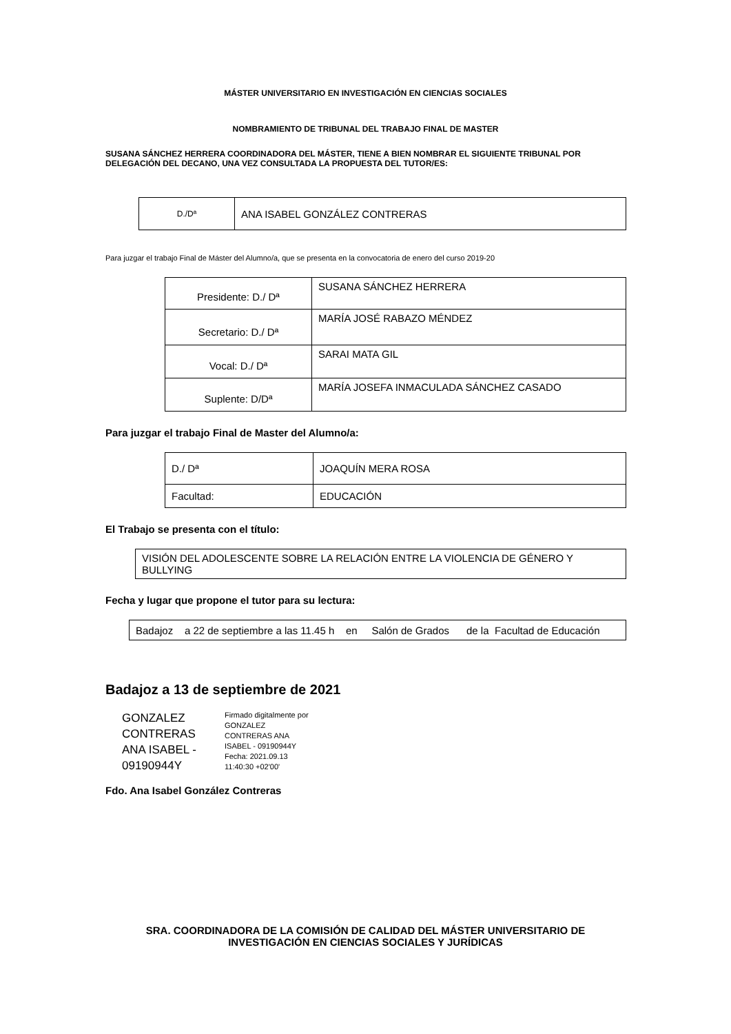MÁSTER UNIVERSITARIO EN INVESTIGACIÓN EN CIENCIAS SOCIALES
NOMBRAMIENTO DE TRIBUNAL DEL TRABAJO FINAL DE MASTER
SUSANA SÁNCHEZ HERRERA COORDINADORA DEL MÁSTER, TIENE A BIEN NOMBRAR EL SIGUIENTE TRIBUNAL POR DELEGACIÓN DEL DECANO, UNA VEZ CONSULTADA LA PROPUESTA DEL TUTOR/ES:
| D./Dª | ANA ISABEL GONZÁLEZ CONTRERAS |
Para juzgar el trabajo Final de Máster del Alumno/a, que se presenta en la convocatoria de enero del curso 2019-20
| Presidente: D./ Dª | SUSANA SÁNCHEZ HERRERA |
| Secretario: D./ Dª | MARÍA JOSÉ RABAZO MÉNDEZ |
| Vocal: D./ Dª | SARAI MATA GIL |
| Suplente: D/Dª | MARÍA JOSEFA INMACULADA SÁNCHEZ CASADO |
Para juzgar el trabajo Final de Master del Alumno/a:
| D./ Dª | JOAQUÍN MERA ROSA |
| Facultad: | EDUCACIÓN |
El Trabajo se presenta con el título:
| VISIÓN DEL ADOLESCENTE SOBRE LA RELACIÓN ENTRE LA VIOLENCIA DE GÉNERO Y BULLYING |
Fecha y lugar que propone el tutor para su lectura:
| Badajoz a 22 de septiembre a las 11.45 h en Salón de Grados de la Facultad de Educación |
Badajoz a 13 de septiembre de 2021
GONZALEZ CONTRERAS ANA ISABEL - 09190944Y
Firmado digitalmente por GONZALEZ CONTRERAS ANA ISABEL - 09190944Y Fecha: 2021.09.13 11:40:30 +02'00'
Fdo. Ana Isabel González Contreras
SRA. COORDINADORA DE LA COMISIÓN DE CALIDAD DEL MÁSTER UNIVERSITARIO DE
INVESTIGACIÓN EN CIENCIAS SOCIALES Y JURÍDICAS